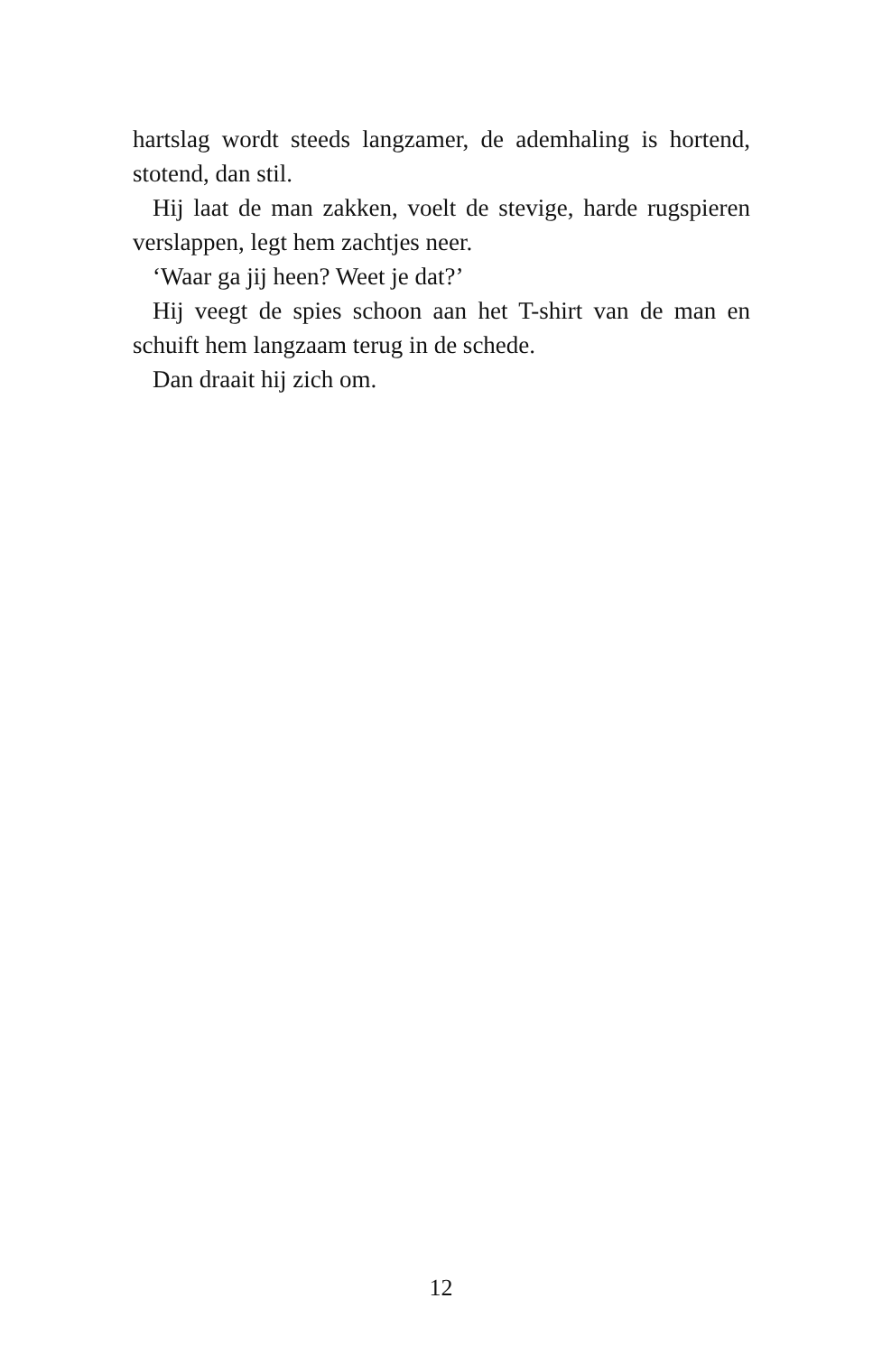hartslag wordt steeds langzamer, de ademhaling is hortend, stotend, dan stil.
Hij laat de man zakken, voelt de stevige, harde rugspieren verslappen, legt hem zachtjes neer.
‘Waar ga jij heen? Weet je dat?’
Hij veegt de spies schoon aan het T-shirt van de man en schuift hem langzaam terug in de schede.
Dan draait hij zich om.
12